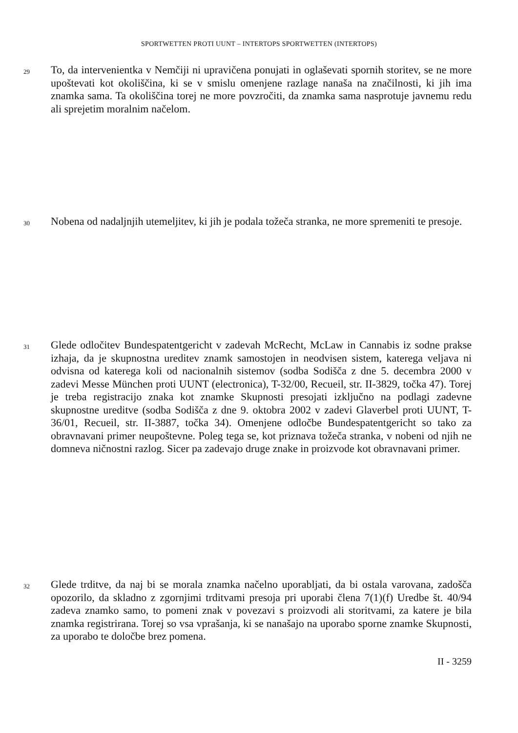SPORTWETTEN PROTI UUNT – INTERTOPS SPORTWETTEN (INTERTOPS)
29
To, da intervenientka v Nemčiji ni upravičena ponujati in oglaševati spornih storitev, se ne more upoštevati kot okoliščina, ki se v smislu omenjene razlage nanaša na značilnosti, ki jih ima znamka sama. Ta okoliščina torej ne more povzročiti, da znamka sama nasprotuje javnemu redu ali sprejetim moralnim načelom.
30
Nobena od nadaljnjih utemeljitev, ki jih je podala tožeča stranka, ne more spremeniti te presoje.
31
Glede odločitev Bundespatentgericht v zadevah McRecht, McLaw in Cannabis iz sodne prakse izhaja, da je skupnostna ureditev znamk samostojen in neodvisen sistem, katerega veljava ni odvisna od katerega koli od nacionalnih sistemov (sodba Sodišča z dne 5. decembra 2000 v zadevi Messe München proti UUNT (electronica), T-32/00, Recueil, str. II-3829, točka 47). Torej je treba registracijo znaka kot znamke Skupnosti presojati izključno na podlagi zadevne skupnostne ureditve (sodba Sodišča z dne 9. oktobra 2002 v zadevi Glaverbel proti UUNT, T-36/01, Recueil, str. II-3887, točka 34). Omenjene odločbe Bundespatentgericht so tako za obravnavani primer neupoštevne. Poleg tega se, kot priznava tožeča stranka, v nobeni od njih ne domneva ničnostni razlog. Sicer pa zadevajo druge znake in proizvode kot obravnavani primer.
32
Glede trditve, da naj bi se morala znamka načelno uporabljati, da bi ostala varovana, zadošča opozorilo, da skladno z zgornjimi trditvami presoja pri uporabi člena 7(1)(f) Uredbe št. 40/94 zadeva znamko samo, to pomeni znak v povezavi s proizvodi ali storitvami, za katere je bila znamka registrirana. Torej so vsa vprašanja, ki se nanašajo na uporabo sporne znamke Skupnosti, za uporabo te določbe brez pomena.
II - 3259